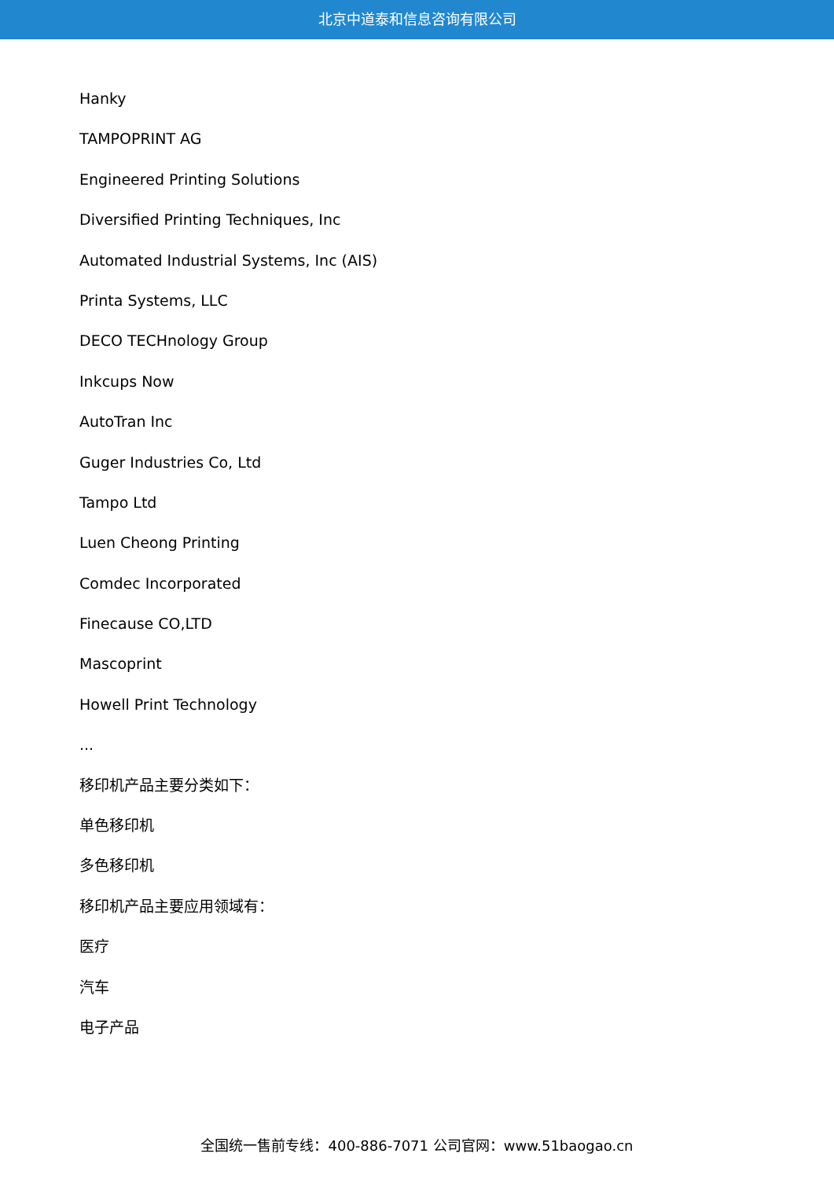北京中道泰和信息咨询有限公司
Hanky
TAMPOPRINT AG
Engineered Printing Solutions
Diversified Printing Techniques, Inc
Automated Industrial Systems, Inc (AIS)
Printa Systems, LLC
DECO TECHnology Group
Inkcups Now
AutoTran Inc
Guger Industries Co, Ltd
Tampo Ltd
Luen Cheong Printing
Comdec Incorporated
Finecause CO,LTD
Mascoprint
Howell Print Technology
...
移印机产品主要分类如下：
单色移印机
多色移印机
移印机产品主要应用领域有：
医疗
汽车
电子产品
全国统一售前专线：400-886-7071 公司官网：www.51baogao.cn